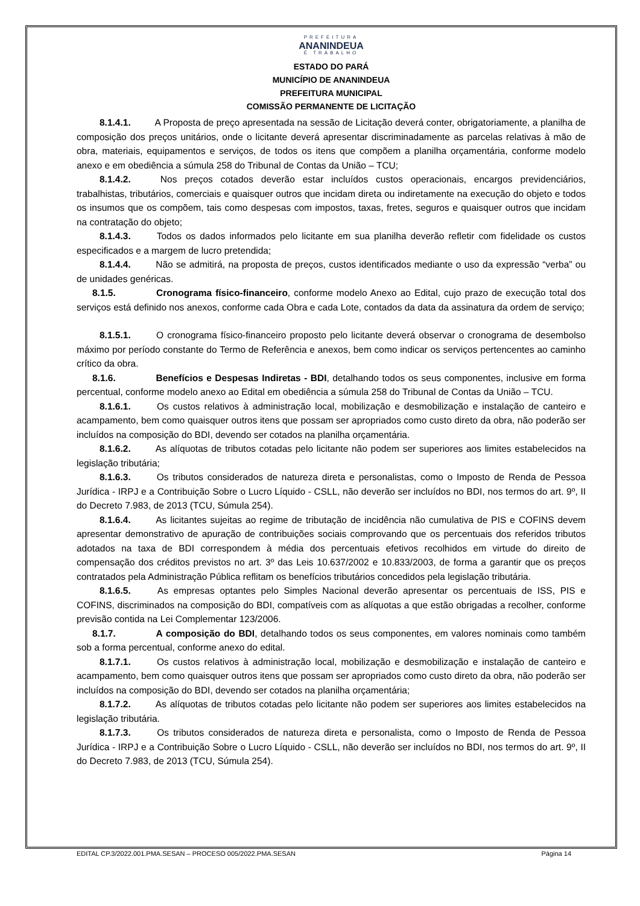PREFEITURA
ANANINDEUA
É TRABALHO
ESTADO DO PARÁ
MUNICÍPIO DE ANANINDEUA
PREFEITURA MUNICIPAL
COMISSÃO PERMANENTE DE LICITAÇÃO
8.1.4.1. A Proposta de preço apresentada na sessão de Licitação deverá conter, obrigatoriamente, a planilha de composição dos preços unitários, onde o licitante deverá apresentar discriminadamente as parcelas relativas à mão de obra, materiais, equipamentos e serviços, de todos os itens que compõem a planilha orçamentária, conforme modelo anexo e em obediência a súmula 258 do Tribunal de Contas da União – TCU;
8.1.4.2. Nos preços cotados deverão estar incluídos custos operacionais, encargos previdenciários, trabalhistas, tributários, comerciais e quaisquer outros que incidam direta ou indiretamente na execução do objeto e todos os insumos que os compõem, tais como despesas com impostos, taxas, fretes, seguros e quaisquer outros que incidam na contratação do objeto;
8.1.4.3. Todos os dados informados pelo licitante em sua planilha deverão refletir com fidelidade os custos especificados e a margem de lucro pretendida;
8.1.4.4. Não se admitirá, na proposta de preços, custos identificados mediante o uso da expressão “verba” ou de unidades genéricas.
8.1.5. Cronograma físico-financeiro, conforme modelo Anexo ao Edital, cujo prazo de execução total dos serviços está definido nos anexos, conforme cada Obra e cada Lote, contados da data da assinatura da ordem de serviço;
8.1.5.1. O cronograma físico-financeiro proposto pelo licitante deverá observar o cronograma de desembolso máximo por período constante do Termo de Referência e anexos, bem como indicar os serviços pertencentes ao caminho crítico da obra.
8.1.6. Benefícios e Despesas Indiretas - BDI, detalhando todos os seus componentes, inclusive em forma percentual, conforme modelo anexo ao Edital em obediência a súmula 258 do Tribunal de Contas da União – TCU.
8.1.6.1. Os custos relativos à administração local, mobilização e desmobilização e instalação de canteiro e acampamento, bem como quaisquer outros itens que possam ser apropriados como custo direto da obra, não poderão ser incluídos na composição do BDI, devendo ser cotados na planilha orçamentária.
8.1.6.2. As alíquotas de tributos cotadas pelo licitante não podem ser superiores aos limites estabelecidos na legislação tributária;
8.1.6.3. Os tributos considerados de natureza direta e personalistas, como o Imposto de Renda de Pessoa Jurídica - IRPJ e a Contribuição Sobre o Lucro Líquido - CSLL, não deverão ser incluídos no BDI, nos termos do art. 9º, II do Decreto 7.983, de 2013 (TCU, Súmula 254).
8.1.6.4. As licitantes sujeitas ao regime de tributação de incidência não cumulativa de PIS e COFINS devem apresentar demonstrativo de apuração de contribuições sociais comprovando que os percentuais dos referidos tributos adotados na taxa de BDI correspondem à média dos percentuais efetivos recolhidos em virtude do direito de compensação dos créditos previstos no art. 3º das Leis 10.637/2002 e 10.833/2003, de forma a garantir que os preços contratados pela Administração Pública reflitam os benefícios tributários concedidos pela legislação tributária.
8.1.6.5. As empresas optantes pelo Simples Nacional deverão apresentar os percentuais de ISS, PIS e COFINS, discriminados na composição do BDI, compatíveis com as alíquotas a que estão obrigadas a recolher, conforme previsão contida na Lei Complementar 123/2006.
8.1.7. A composição do BDI, detalhando todos os seus componentes, em valores nominais como também sob a forma percentual, conforme anexo do edital.
8.1.7.1. Os custos relativos à administração local, mobilização e desmobilização e instalação de canteiro e acampamento, bem como quaisquer outros itens que possam ser apropriados como custo direto da obra, não poderão ser incluídos na composição do BDI, devendo ser cotados na planilha orçamentária;
8.1.7.2. As alíquotas de tributos cotadas pelo licitante não podem ser superiores aos limites estabelecidos na legislação tributária.
8.1.7.3. Os tributos considerados de natureza direta e personalista, como o Imposto de Renda de Pessoa Jurídica - IRPJ e a Contribuição Sobre o Lucro Líquido - CSLL, não deverão ser incluídos no BDI, nos termos do art. 9º, II do Decreto 7.983, de 2013 (TCU, Súmula 254).
EDITAL CP.3/2022.001.PMA.SESAN – PROCESO 005/2022.PMA.SESAN Página 14